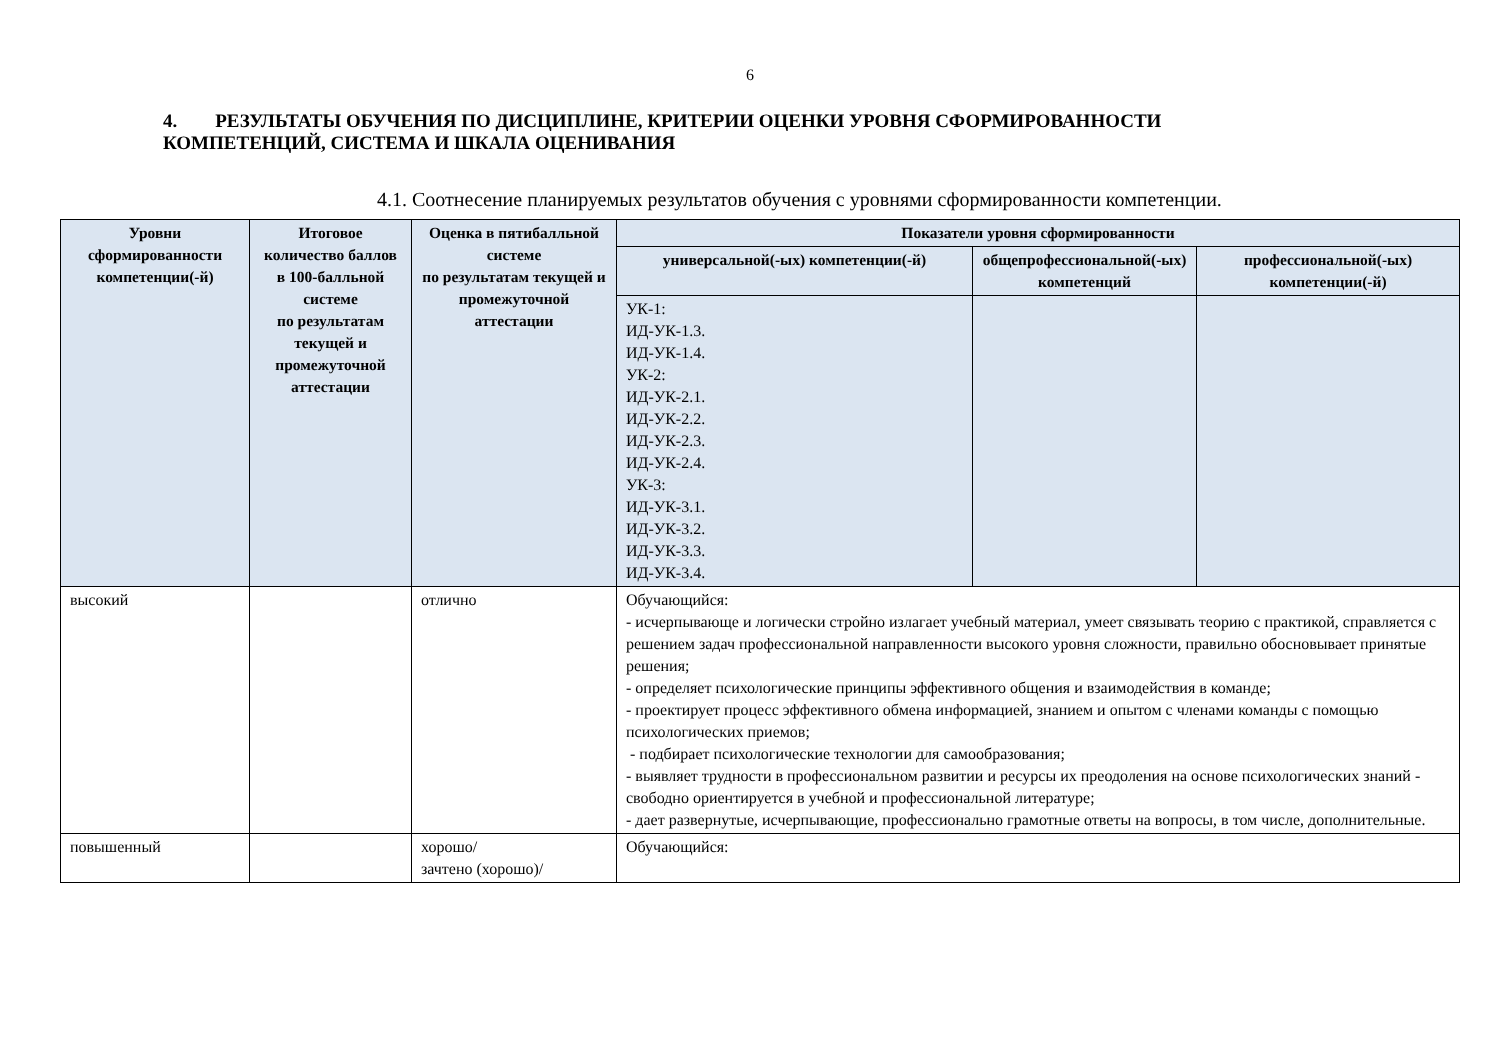6
4. РЕЗУЛЬТАТЫ ОБУЧЕНИЯ ПО ДИСЦИПЛИНЕ, КРИТЕРИИ ОЦЕНКИ УРОВНЯ СФОРМИРОВАННОСТИ КОМПЕТЕНЦИЙ, СИСТЕМА И ШКАЛА ОЦЕНИВАНИЯ
4.1. Соотнесение планируемых результатов обучения с уровнями сформированности компетенции.
| Уровни сформированности компетенции(-й) | Итоговое количество баллов в 100-балльной системе по результатам текущей и промежуточной аттестации | Оценка в пятибалльной системе по результатам текущей и промежуточной аттестации | Показатели уровня сформированности | | |
| --- | --- | --- | --- | --- | --- |
| | | | универсальной(-ых) компетенции(-й) | общепрофессиональной(-ых) компетенций | профессиональной(-ых) компетенции(-й) |
| | | | УК-1: ИД-УК-1.3. ИД-УК-1.4. УК-2: ИД-УК-2.1. ИД-УК-2.2. ИД-УК-2.3. ИД-УК-2.4. УК-3: ИД-УК-3.1. ИД-УК-3.2. ИД-УК-3.3. ИД-УК-3.4. | | |
| высокий | | отлично | Обучающийся: - исчерпывающе и логически стройно излагает учебный материал, умеет связывать теорию с практикой, справляется с решением задач профессиональной направленности высокого уровня сложности, правильно обосновывает принятые решения; - определяет психологические принципы эффективного общения и взаимодействия в команде; - проектирует процесс эффективного обмена информацией, знанием и опытом с членами команды с помощью психологических приемов; - подбирает психологические технологии для самообразования; - выявляет трудности в профессиональном развитии и ресурсы их преодоления на основе психологических знаний - свободно ориентируется в учебной и профессиональной литературе; - дает развернутые, исчерпывающие, профессионально грамотные ответы на вопросы, в том числе, дополнительные. | | |
| повышенный | | хорошо/ зачтено (хорошо)/ | Обучающийся: | | |